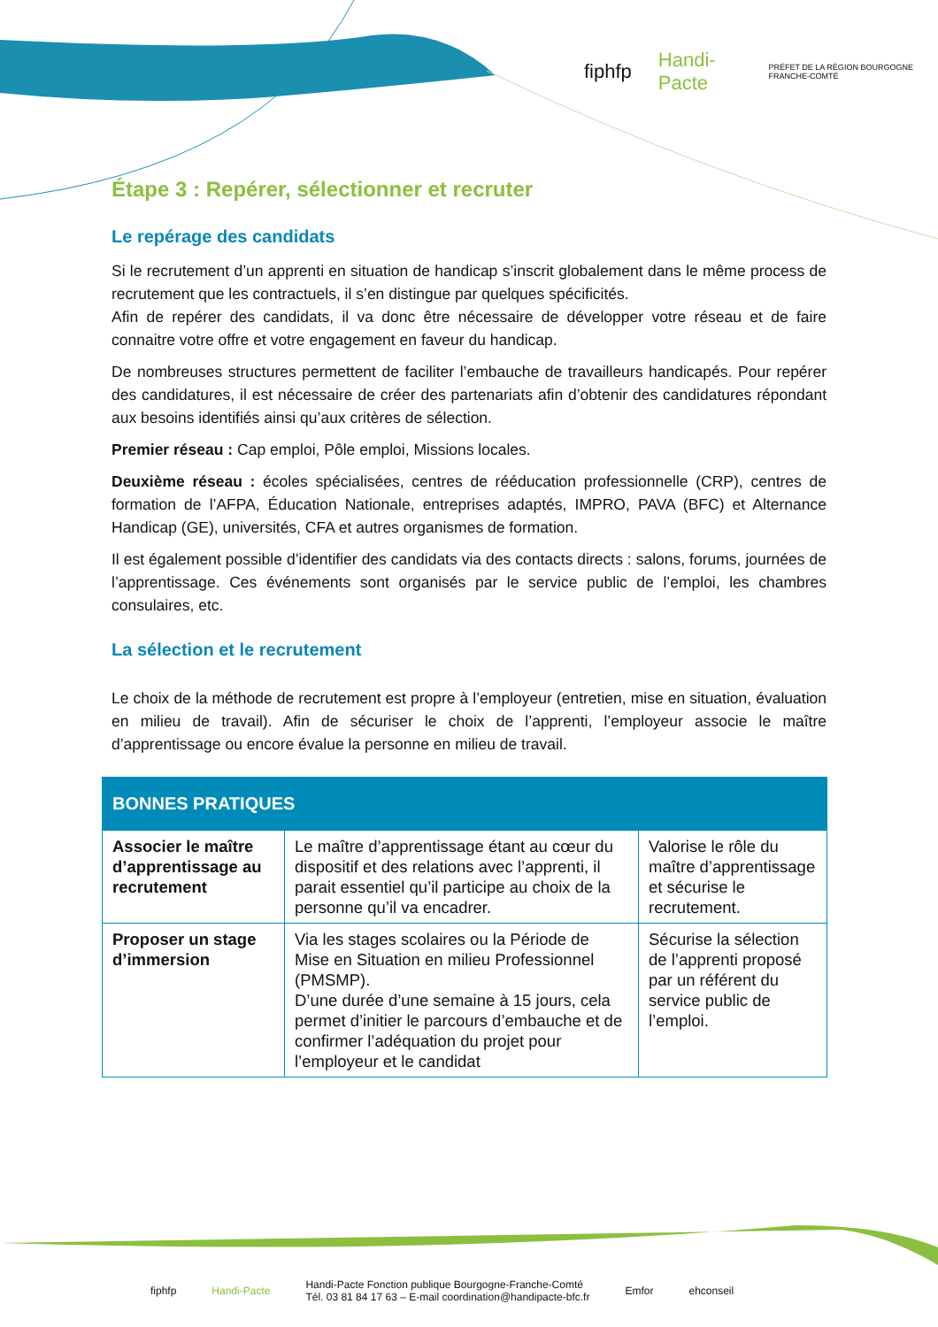fiphfp Handi-Pacte PRÉFET DE LA RÉGION BOURGOGNE FRANCHE-COMTÉ
Étape 3 : Repérer, sélectionner et recruter
Le repérage des candidats
Si le recrutement d’un apprenti en situation de handicap s’inscrit globalement dans le même process de recrutement que les contractuels, il s’en distingue par quelques spécificités.
Afin de repérer des candidats, il va donc être nécessaire de développer votre réseau et de faire connaitre votre offre et votre engagement en faveur du handicap.
De nombreuses structures permettent de faciliter l’embauche de travailleurs handicapés. Pour repérer des candidatures, il est nécessaire de créer des partenariats afin d’obtenir des candidatures répondant aux besoins identifiés ainsi qu’aux critères de sélection.
Premier réseau : Cap emploi, Pôle emploi, Missions locales.
Deuxième réseau : écoles spécialisées, centres de rééducation professionnelle (CRP), centres de formation de l’AFPA, Éducation Nationale, entreprises adaptés, IMPRO, PAVA (BFC) et Alternance Handicap (GE), universités, CFA et autres organismes de formation.
Il est également possible d’identifier des candidats via des contacts directs : salons, forums, journées de l’apprentissage. Ces événements sont organisés par le service public de l’emploi, les chambres consulaires, etc.
La sélection et le recrutement
Le choix de la méthode de recrutement est propre à l’employeur (entretien, mise en situation, évaluation en milieu de travail). Afin de sécuriser le choix de l’apprenti, l’employeur associe le maître d’apprentissage ou encore évalue la personne en milieu de travail.
| BONNES PRATIQUES | | |
| --- | --- | --- |
| Associer le maître d’apprentissage au recrutement | Le maître d’apprentissage étant au cœur du dispositif et des relations avec l’apprenti, il parait essentiel qu’il participe au choix de la personne qu’il va encadrer. | Valorise le rôle du maître d’apprentissage et sécurise le recrutement. |
| Proposer un stage d’immersion | Via les stages scolaires ou la Période de Mise en Situation en milieu Professionnel (PMSMP). D’une durée d’une semaine à 15 jours, cela permet d’initier le parcours d’embauche et de confirmer l’adéquation du projet pour l’employeur et le candidat | Sécurise la sélection de l’apprenti proposé par un référent du service public de l’emploi. |
fiphfp Handi-Pacte Handi-Pacte Fonction publique Bourgogne-Franche-Comté
Tél. 03 81 84 17 63 – E-mail coordination@handipacte-bfc.fr Emfor ehconseil